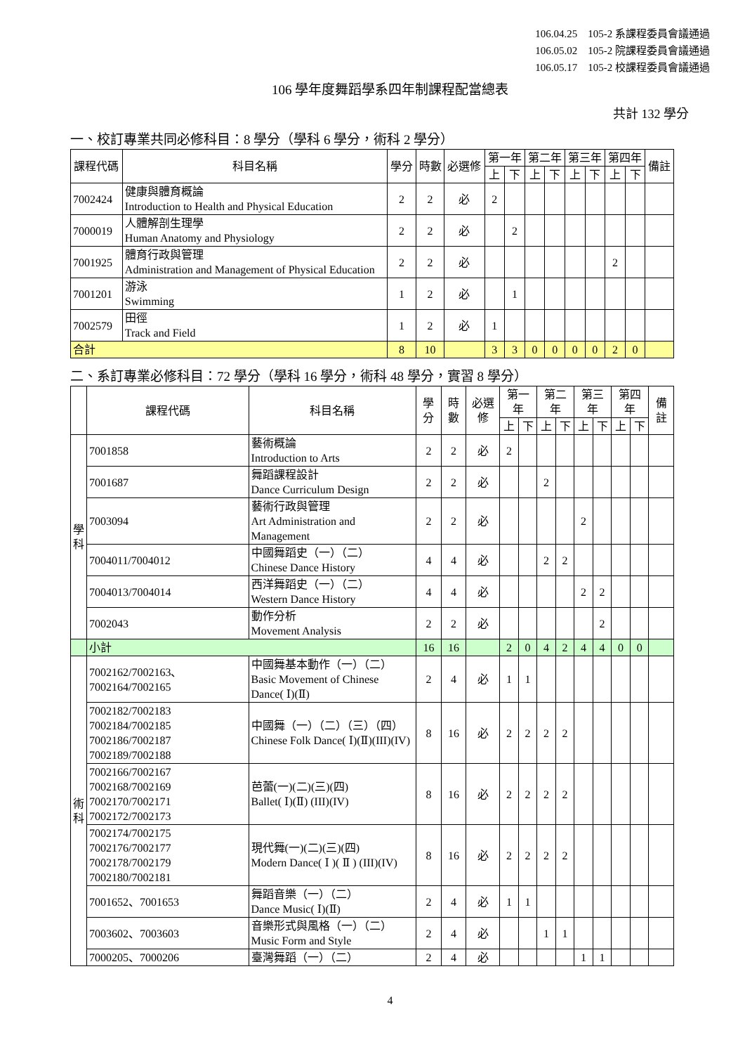106.04.25　105-2 系課程委員會議通過
106.05.02　105-2 院課程委員會議通過
106.05.17　105-2 校課程委員會議通過
106 學年度舞蹈學系四年制課程配當總表
共計 132 學分
一、校訂專業共同必修科目：8 學分（學科 6 學分，術科 2 學分）
| 課程代碼 | 科目名稱 | 學分 | 時數 | 必選修 | 第一年 | | 第二年 | | 第三年 | | 第四年 | | 備註 |
| --- | --- | --- | --- | --- | --- | --- | --- | --- | --- | --- | --- | --- | --- |
| | | | | | 上 | 下 | 上 | 下 | 上 | 下 | 上 | 下 | |
| 7002424 | 健康與體育概論 Introduction to Health and Physical Education | 2 | 2 | 必 | 2 | | | | | | | | |
| 7000019 | 人體解剖生理學 Human Anatomy and Physiology | 2 | 2 | 必 | | 2 | | | | | | | |
| 7001925 | 體育行政與管理 Administration and Management of Physical Education | 2 | 2 | 必 | | | | | | | 2 | | |
| 7001201 | 游泳 Swimming | 1 | 2 | 必 | | 1 | | | | | | | |
| 7002579 | 田徑 Track and Field | 1 | 2 | 必 | 1 | | | | | | | | |
| 合計 | | 8 | 10 | | 3 | 3 | 0 | 0 | 0 | 0 | 2 | 0 | |
二、系訂專業必修科目：72 學分（學科 16 學分，術科 48 學分，實習 8 學分）
| | 課程代碼 | 科目名稱 | 學分 | 時數 | 必選修 | 第一年 | | 第二年 | | 第三年 | | 第四年 | | 備註 |
| --- | --- | --- | --- | --- | --- | --- | --- | --- | --- | --- | --- | --- | --- | --- |
| | | | | | | 上 | 下 | 上 | 下 | 上 | 下 | 上 | 下 | |
| 學 科 | 7001858 | 藝術概論 Introduction to Arts | 2 | 2 | 必 | 2 | | | | | | | | |
| | 7001687 | 舞蹈課程設計 Dance Curriculum Design | 2 | 2 | 必 | | | 2 | | | | | | |
| | 7003094 | 藝術行政與管理 Art Administration and Management | 2 | 2 | 必 | | | | | 2 | | | | |
| | 7004011/7004012 | 中國舞蹈史（一）（二） Chinese Dance History | 4 | 4 | 必 | | | 2 | 2 | | | | | |
| | 7004013/7004014 | 西洋舞蹈史（一）（二） Western Dance History | 4 | 4 | 必 | | | | | 2 | 2 | | | |
| | 7002043 | 動作分析 Movement Analysis | 2 | 2 | 必 | | | | | | 2 | | | |
| | 小計 | | 16 | 16 | | 2 | 0 | 4 | 2 | 4 | 4 | 0 | 0 | |
| 術 科 | 7002162/7002163、7002164/7002165 | 中國舞基本動作（一）（二） Basic Movement of Chinese Dance( Ⅰ)(Ⅱ) | 2 | 4 | 必 | 1 | 1 | | | | | | | |
| | 7002182/7002183 7002184/7002185 7002186/7002187 7002189/7002188 | 中國舞（一）（二）（三）（四） Chinese Folk Dance( Ⅰ)(Ⅱ)(III)(IV) | 8 | 16 | 必 | 2 | 2 | 2 | 2 | | | | | |
| | 7002166/7002167 7002168/7002169 7002170/7002171 7002172/7002173 | 芭蕾(一)(二)(三)(四) Ballet( Ⅰ)(Ⅱ) (III)(IV) | 8 | 16 | 必 | 2 | 2 | 2 | 2 | | | | | |
| | 7002174/7002175 7002176/7002177 7002178/7002179 7002180/7002181 | 現代舞(一)(二)(三)(四) Modern Dance( Ⅰ )( Ⅱ ) (III)(IV) | 8 | 16 | 必 | 2 | 2 | 2 | 2 | | | | | |
| | 7001652、7001653 | 舞蹈音樂（一）（二） Dance Music( Ⅰ)(Ⅱ) | 2 | 4 | 必 | 1 | 1 | | | | | | | |
| | 7003602、7003603 | 音樂形式與風格（一）（二） Music Form and Style | 2 | 4 | 必 | | | 1 | 1 | | | | | |
| | 7000205、7000206 | 臺灣舞蹈（一）（二） | 2 | 4 | 必 | | | | | 1 | 1 | | | |
4